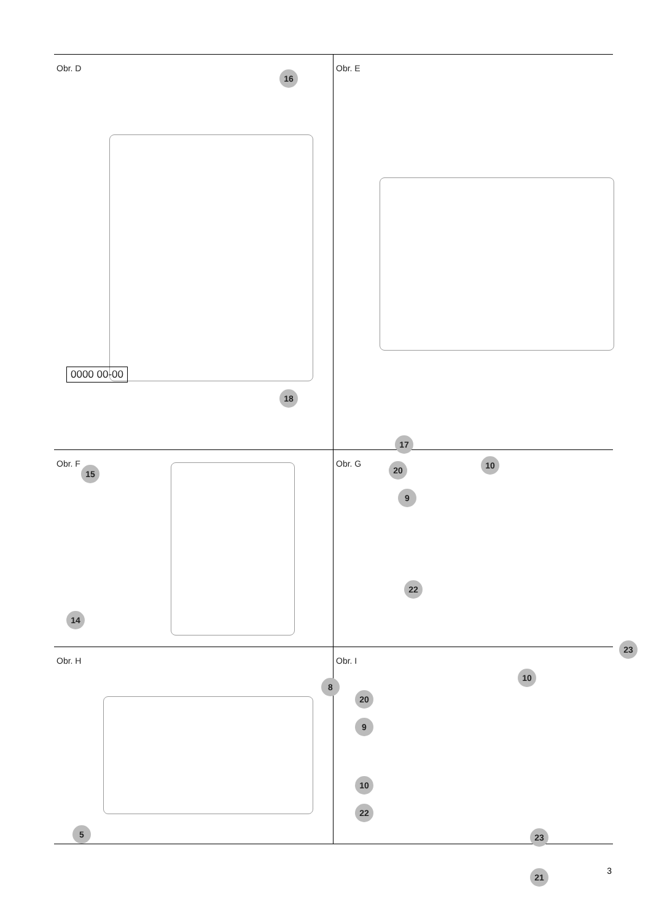Obr. D
16
0000 00-00
18
15
Obr. E
17
Obr. F
14
Obr. G 20 10
9
22
23
Obr. H
8
5
Obr. I
10
20
9
10
22
23
21
3